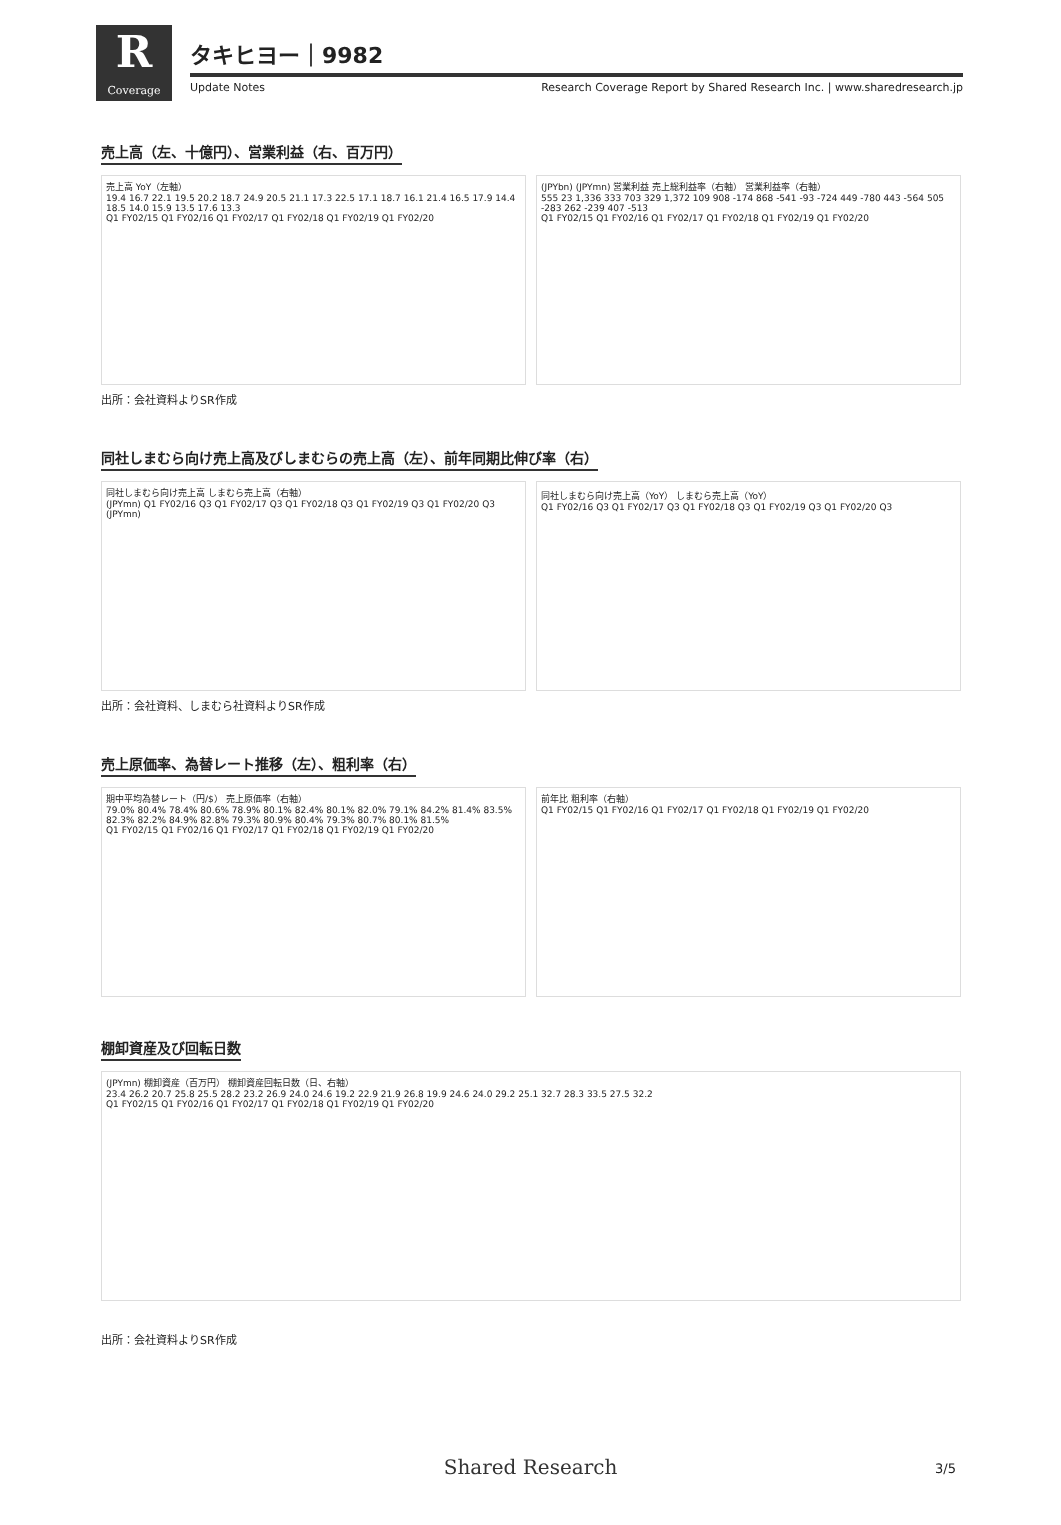R
Coverage
タキヒヨー｜9982
Update Notes Research Coverage Report by Shared Research Inc. | www.sharedresearch.jp
売上高（左、十億円）、営業利益（右、百万円）
売上高 YoY（左軸）
19.4 16.7 22.1 19.5 20.2 18.7 24.9 20.5 21.1 17.3 22.5 17.1 18.7 16.1 21.4 16.5 17.9 14.4 18.5 14.0 15.9 13.5 17.6 13.3
Q1 FY02/15 Q1 FY02/16 Q1 FY02/17 Q1 FY02/18 Q1 FY02/19 Q1 FY02/20
(JPYbn) (JPYmn) 営業利益 売上総利益率（右軸） 営業利益率（右軸）
555 23 1,336 333 703 329 1,372 109 908 -174 868 -541 -93 -724 449 -780 443 -564 505 -283 262 -239 407 -513
Q1 FY02/15 Q1 FY02/16 Q1 FY02/17 Q1 FY02/18 Q1 FY02/19 Q1 FY02/20
出所：会社資料よりSR作成
同社しまむら向け売上高及びしまむらの売上高（左）、前年同期比伸び率（右）
同社しまむら向け売上高 しまむら売上高（右軸）
(JPYmn) Q1 FY02/16 Q3 Q1 FY02/17 Q3 Q1 FY02/18 Q3 Q1 FY02/19 Q3 Q1 FY02/20 Q3 (JPYmn)
同社しまむら向け売上高（YoY） しまむら売上高（YoY）
Q1 FY02/16 Q3 Q1 FY02/17 Q3 Q1 FY02/18 Q3 Q1 FY02/19 Q3 Q1 FY02/20 Q3
出所：会社資料、しまむら社資料よりSR作成
売上原価率、為替レート推移（左）、粗利率（右）
期中平均為替レート（円/$） 売上原価率（右軸）
79.0% 80.4% 78.4% 80.6% 78.9% 80.1% 82.4% 80.1% 82.0% 79.1% 84.2% 81.4% 83.5% 82.3% 82.2% 84.9% 82.8% 79.3% 80.9% 80.4% 79.3% 80.7% 80.1% 81.5%
Q1 FY02/15 Q1 FY02/16 Q1 FY02/17 Q1 FY02/18 Q1 FY02/19 Q1 FY02/20
前年比 粗利率（右軸）
Q1 FY02/15 Q1 FY02/16 Q1 FY02/17 Q1 FY02/18 Q1 FY02/19 Q1 FY02/20
棚卸資産及び回転日数
(JPYmn) 棚卸資産（百万円） 棚卸資産回転日数（日、右軸）
23.4 26.2 20.7 25.8 25.5 28.2 23.2 26.9 24.0 24.6 19.2 22.9 21.9 26.8 19.9 24.6 24.0 29.2 25.1 32.7 28.3 33.5 27.5 32.2
Q1 FY02/15 Q1 FY02/16 Q1 FY02/17 Q1 FY02/18 Q1 FY02/19 Q1 FY02/20
出所：会社資料よりSR作成
Shared Research 3/5